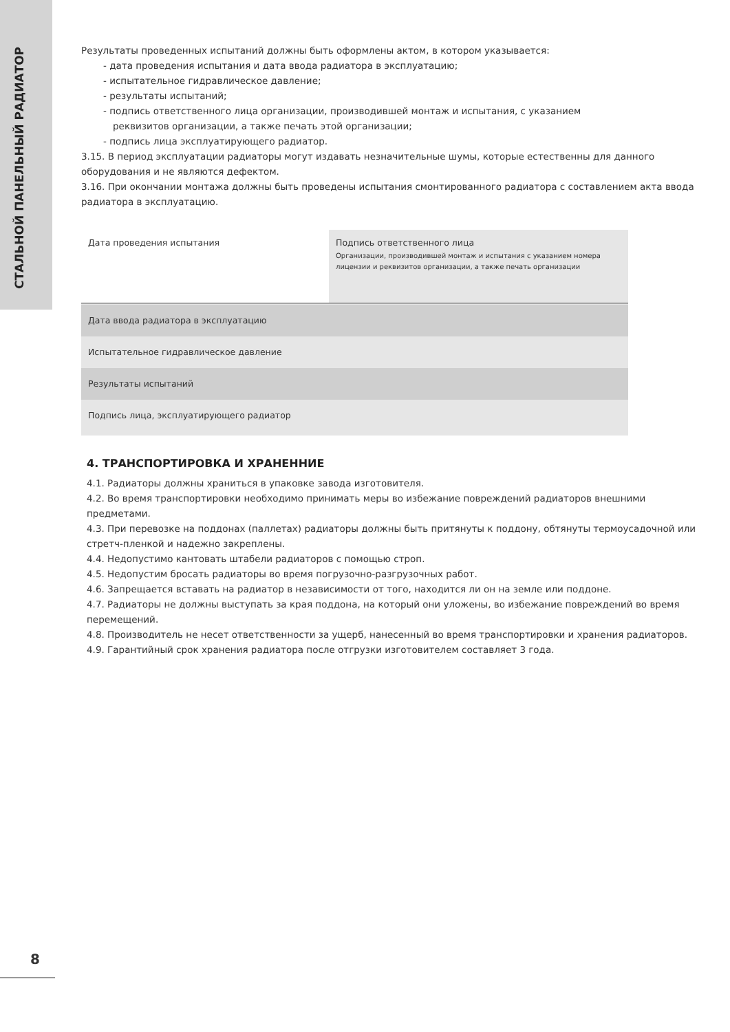СТАЛЬНОЙ ПАНЕЛЬНЫЙ РАДИАТОР
Результаты проведенных испытаний должны быть оформлены актом, в котором указывается:
- дата проведения испытания и дата ввода радиатора в эксплуатацию;
- испытательное гидравлическое давление;
- результаты испытаний;
- подпись ответственного лица организации, производившей монтаж и испытания, с указанием
реквизитов организации, а также печать этой организации;
- подпись лица эксплуатирующего радиатор.
3.15. В период эксплуатации радиаторы могут издавать незначительные шумы, которые естественны для данного оборудования и не являются дефектом.
3.16. При окончании монтажа должны быть проведены испытания смонтированного радиатора с составлением акта ввода радиатора в эксплуатацию.
| Дата проведения испытания | Подпись ответственного лица Организации, производившей монтаж и испытания с указанием номера лицензии и реквизитов организации, а также печать организации |
| Дата ввода радиатора в эксплуатацию | |
| Испытательное гидравлическое давление | |
| Результаты испытаний | |
| Подпись лица, эксплуатирующего радиатор | |
4. ТРАНСПОРТИРОВКА И ХРАНЕННИЕ
4.1. Радиаторы должны храниться в упаковке завода изготовителя.
4.2. Во время транспортировки необходимо принимать меры во избежание повреждений радиаторов внешними предметами.
4.3. При перевозке на поддонах (паллетах) радиаторы должны быть притянуты к поддону, обтянуты термоусадочной или стретч-пленкой и надежно закреплены.
4.4. Недопустимо кантовать штабели радиаторов с помощью строп.
4.5. Недопустим бросать радиаторы во время погрузочно-разгрузочных работ.
4.6. Запрещается вставать на радиатор в независимости от того, находится ли он на земле или поддоне.
4.7. Радиаторы не должны выступать за края поддона, на который они уложены, во избежание повреждений во время перемещений.
4.8. Производитель не несет ответственности за ущерб, нанесенный во время транспортировки и хранения радиаторов.
4.9. Гарантийный срок хранения радиатора после отгрузки изготовителем составляет 3 года.
8